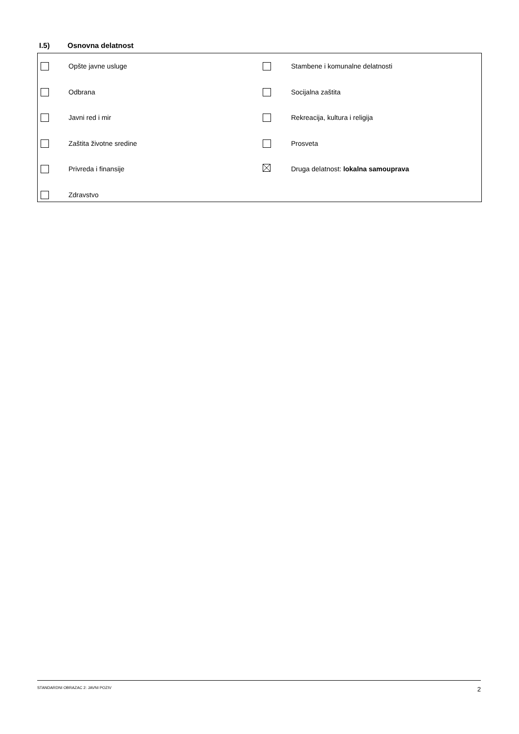I.5) Osnovna delatnost
| | Opšte javne usluge | | Stambene i komunalne delatnosti |
| | Odbrana | | Socijalna zaštita |
| | Javni red i mir | | Rekreacija, kultura i religija |
| | Zaštita životne sredine | | Prosveta |
| | Privreda i finansije | | Druga delatnost: lokalna samouprava |
| | Zdravstvo | | |
STANDARDNI OBRAZAC 2: JAVNI POZIV 2